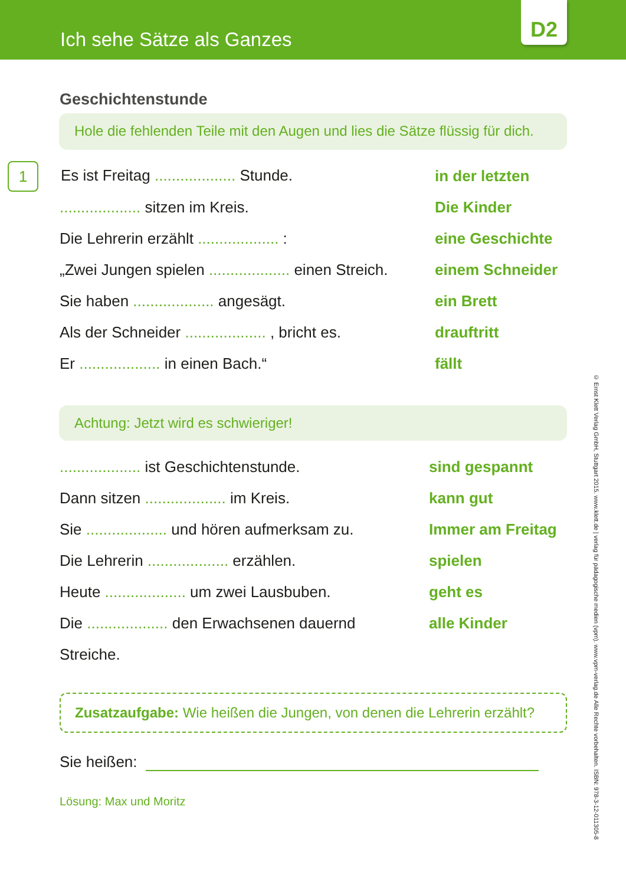Ich sehe Sätze als Ganzes
D2
Geschichtenstunde
Hole die fehlenden Teile mit den Augen und lies die Sätze flüssig für dich.
| 1 Es ist Freitag ................... Stunde. | in der letzten |
| ................... sitzen im Kreis. | Die Kinder |
| Die Lehrerin erzählt ................... : | eine Geschichte |
| „Zwei Jungen spielen ................... einen Streich. | einem Schneider |
| Sie haben ................... angesägt. | ein Brett |
| Als der Schneider ................... , bricht es. | drauftritt |
| Er ................... in einen Bach.“ | fällt |
Achtung: Jetzt wird es schwieriger!
| ................... ist Geschichtenstunde. | sind gespannt |
| Dann sitzen ................... im Kreis. | kann gut |
| Sie ................... und hören aufmerksam zu. | Immer am Freitag |
| Die Lehrerin ................... erzählen. | spielen |
| Heute ................... um zwei Lausbuben. | geht es |
| Die ................... den Erwachsenen dauernd | alle Kinder |
| Streiche. | |
Zusatzaufgabe: Wie heißen die Jungen, von denen die Lehrerin erzählt?
Sie heißen:
Lösung: Max und Moritz
© Ernst Klett Verlag GmbH, Stuttgart 2015. www.klett.de | verlag für pädagogische medien (vpm). www.vpm-verlag.de Alle Rechte vorbehalten. ISBN: 978-3-12-011305-8